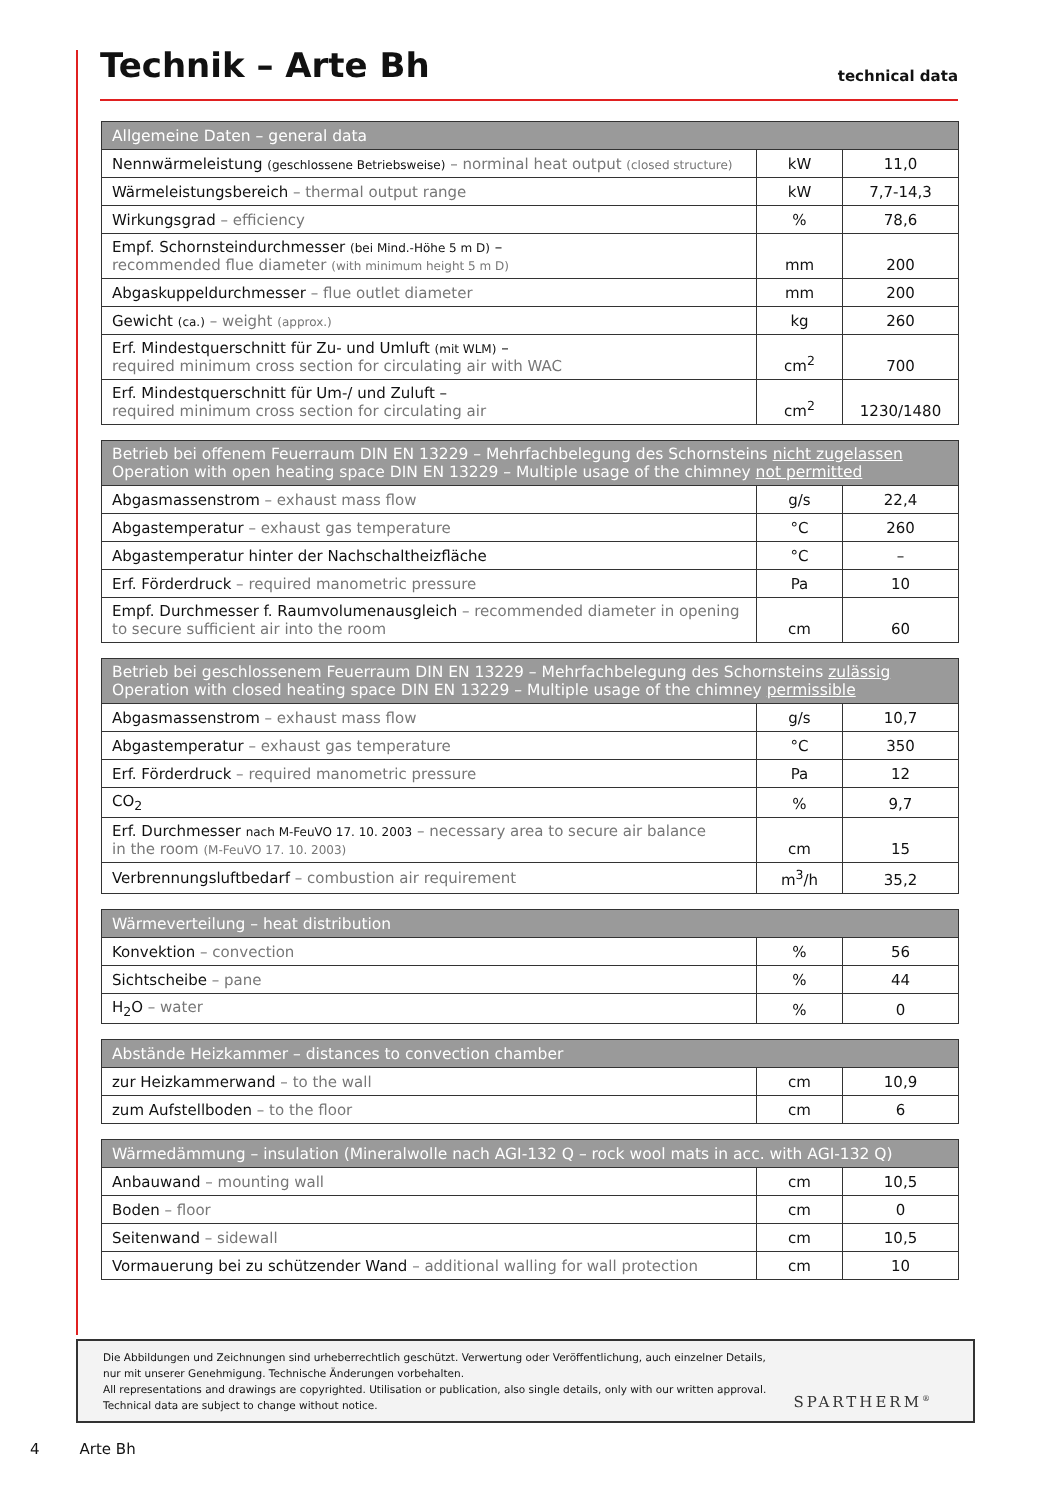Technik – Arte Bh
technical data
| Allgemeine Daten – general data | | |
| --- | --- | --- |
| Nennwärmeleistung (geschlossene Betriebsweise) – norminal heat output (closed structure) | kW | 11,0 |
| Wärmeleistungsbereich – thermal output range | kW | 7,7-14,3 |
| Wirkungsgrad – efficiency | % | 78,6 |
| Empf. Schornsteindurchmesser (bei Mind.-Höhe 5 m D) – recommended flue diameter (with minimum height 5 m D) | mm | 200 |
| Abgaskuppeldurchmesser – flue outlet diameter | mm | 200 |
| Gewicht (ca.) – weight (approx.) | kg | 260 |
| Erf. Mindestquerschnitt für Zu- und Umluft (mit WLM) – required minimum cross section for circulating air with WAC | cm<sup>2</sup> | 700 |
| Erf. Mindestquerschnitt für Um-/ und Zuluft – required minimum cross section for circulating air | cm<sup>2</sup> | 1230/1480 |
| Betrieb bei offenem Feuerraum DIN EN 13229 – Mehrfachbelegung des Schornsteins nicht zugelassen Operation with open heating space DIN EN 13229 – Multiple usage of the chimney not permitted | | |
| --- | --- | --- |
| Abgasmassenstrom – exhaust mass flow | g/s | 22,4 |
| Abgastemperatur – exhaust gas temperature | °C | 260 |
| Abgastemperatur hinter der Nachschaltheizfläche | °C | – |
| Erf. Förderdruck – required manometric pressure | Pa | 10 |
| Empf. Durchmesser f. Raumvolumenausgleich – recommended diameter in opening to secure sufficient air into the room | cm | 60 |
| Betrieb bei geschlossenem Feuerraum DIN EN 13229 – Mehrfachbelegung des Schornsteins zulässig Operation with closed heating space DIN EN 13229 – Multiple usage of the chimney permissible | | |
| --- | --- | --- |
| Abgasmassenstrom – exhaust mass flow | g/s | 10,7 |
| Abgastemperatur – exhaust gas temperature | °C | 350 |
| Erf. Förderdruck – required manometric pressure | Pa | 12 |
| CO<sub>2</sub> | % | 9,7 |
| Erf. Durchmesser nach M-FeuVO 17. 10. 2003 – necessary area to secure air balance in the room (M-FeuVO 17. 10. 2003) | cm | 15 |
| Verbrennungsluftbedarf – combustion air requirement | m<sup>3</sup>/h | 35,2 |
| Wärmeverteilung – heat distribution | | |
| --- | --- | --- |
| Konvektion – convection | % | 56 |
| Sichtscheibe – pane | % | 44 |
| H<sub>2</sub>O – water | % | 0 |
| Abstände Heizkammer – distances to convection chamber | | |
| --- | --- | --- |
| zur Heizkammerwand – to the wall | cm | 10,9 |
| zum Aufstellboden – to the floor | cm | 6 |
| Wärmedämmung – insulation (Mineralwolle nach AGI-132 Q – rock wool mats in acc. with AGI-132 Q) | | |
| --- | --- | --- |
| Anbauwand – mounting wall | cm | 10,5 |
| Boden – floor | cm | 0 |
| Seitenwand – sidewall | cm | 10,5 |
| Vormauerung bei zu schützender Wand – additional walling for wall protection | cm | 10 |
Die Abbildungen und Zeichnungen sind urheberrechtlich geschützt. Verwertung oder Veröffentlichung, auch einzelner Details,
nur mit unserer Genehmigung. Technische Änderungen vorbehalten.
All representations and drawings are copyrighted. Utilisation or publication, also single details, only with our written approval.
Technical data are subject to change without notice.
SPARTHERM<sup>®</sup>
4 Arte Bh